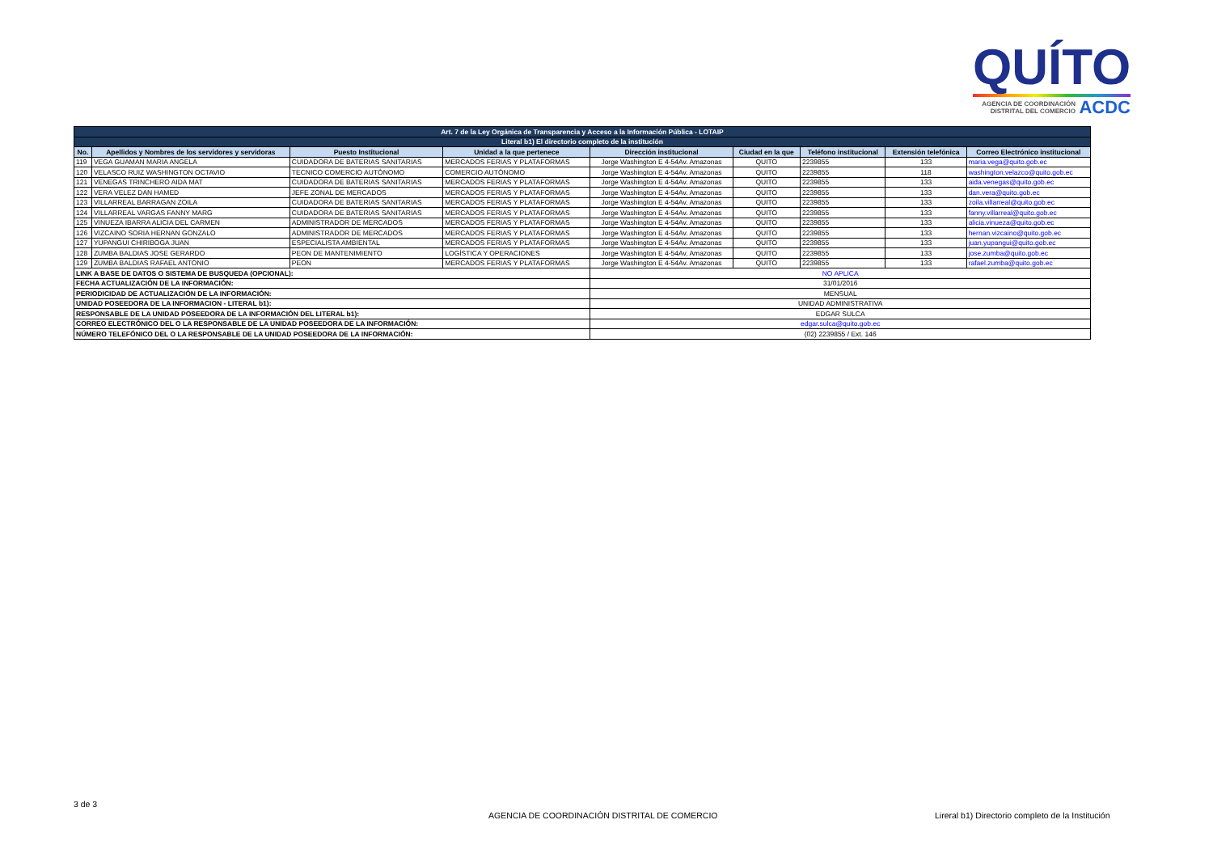QUÍTO
AGENCIA DE COORDINACIÓN
DISTRITAL DEL COMERCIO ACDC
| Art. 7 de la Ley Orgánica de Transparencia y Acceso a la Información Pública - LOTAIP | | | | | | | | |
| --- | --- | --- | --- | --- | --- | --- | --- | --- |
| Literal b1) El directorio completo de la institución | | | | | | | | |
| No. | Apellidos y Nombres de los servidores y servidoras | Puesto Institucional | Unidad a la que pertenece | Dirección institucional | Ciudad en la que | Teléfono institucional | Extensión telefónica | Correo Electrónico institucional |
| 119 | VEGA GUAMAN MARIA ANGELA | CUIDADORA DE BATERIAS SANITARIAS | MERCADOS FERIAS Y PLATAFORMAS | Jorge Washington E 4-54Av. Amazonas | QUITO | 2239855 | 133 | maria.vega@quito.gob.ec |
| 120 | VELASCO RUIZ WASHINGTON OCTAVIO | TECNICO COMERCIO AUTÓNOMO | COMERCIO AUTÓNOMO | Jorge Washington E 4-54Av. Amazonas | QUITO | 2239855 | 118 | washington.velazco@quito.gob.ec |
| 121 | VENEGAS TRINCHERO AIDA MAT | CUIDADORA DE BATERIAS SANITARIAS | MERCADOS FERIAS Y PLATAFORMAS | Jorge Washington E 4-54Av. Amazonas | QUITO | 2239855 | 133 | aida.venegas@quito.gob.ec |
| 122 | VERA VELEZ DAN HAMED | JEFE ZONAL DE MERCADOS | MERCADOS FERIAS Y PLATAFORMAS | Jorge Washington E 4-54Av. Amazonas | QUITO | 2239855 | 133 | dan.vera@quito.gob.ec |
| 123 | VILLARREAL BARRAGAN ZOILA | CUIDADORA DE BATERIAS SANITARIAS | MERCADOS FERIAS Y PLATAFORMAS | Jorge Washington E 4-54Av. Amazonas | QUITO | 2239855 | 133 | zoila.villarreal@quito.gob.ec |
| 124 | VILLARREAL VARGAS FANNY MARG | CUIDADORA DE BATERIAS SANITARIAS | MERCADOS FERIAS Y PLATAFORMAS | Jorge Washington E 4-54Av. Amazonas | QUITO | 2239855 | 133 | fanny.villarreal@quito.gob.ec |
| 125 | VINUEZA IBARRA ALICIA DEL CARMEN | ADMINISTRADOR DE MERCADOS | MERCADOS FERIAS Y PLATAFORMAS | Jorge Washington E 4-54Av. Amazonas | QUITO | 2239855 | 133 | alicia.vinueza@quito.gob.ec |
| 126 | VIZCAINO SORIA HERNAN GONZALO | ADMINISTRADOR DE MERCADOS | MERCADOS FERIAS Y PLATAFORMAS | Jorge Washington E 4-54Av. Amazonas | QUITO | 2239855 | 133 | hernan.vizcaino@quito.gob.ec |
| 127 | YUPANGUI CHIRIBOGA JUAN | ESPECIALISTA AMBIENTAL | MERCADOS FERIAS Y PLATAFORMAS | Jorge Washington E 4-54Av. Amazonas | QUITO | 2239855 | 133 | juan.yupangui@quito.gob.ec |
| 128 | ZUMBA BALDIAS JOSE GERARDO | PEON DE MANTENIMIENTO | LOGÍSTICA Y OPERACIONES | Jorge Washington E 4-54Av. Amazonas | QUITO | 2239855 | 133 | jose.zumba@quito.gob.ec |
| 129 | ZUMBA BALDIAS RAFAEL ANTONIO | PEON | MERCADOS FERIAS Y PLATAFORMAS | Jorge Washington E 4-54Av. Amazonas | QUITO | 2239855 | 133 | rafael.zumba@quito.gob.ec |
| LINK A BASE DE DATOS O SISTEMA DE BUSQUEDA (OPCIONAL): | | | | NO APLICA | | | | |
| FECHA ACTUALIZACIÓN DE LA INFORMACIÓN: | | | | 31/01/2016 | | | | |
| PERIODICIDAD DE ACTUALIZACIÓN DE LA INFORMACIÓN: | | | | MENSUAL | | | | |
| UNIDAD POSEEDORA DE LA INFORMACION - LITERAL b1): | | | | UNIDAD ADMINISTRATIVA | | | | |
| RESPONSABLE DE LA UNIDAD POSEEDORA DE LA INFORMACIÓN DEL LITERAL b1): | | | | EDGAR SULCA | | | | |
| CORREO ELECTRÓNICO DEL O LA RESPONSABLE DE LA UNIDAD POSEEDORA DE LA INFORMACIÓN: | | | | edgar.sulca@quito.gob.ec | | | | |
| NÚMERO TELEFÓNICO DEL O LA RESPONSABLE DE LA UNIDAD POSEEDORA DE LA INFORMACIÓN: | | | | (02) 2239855 / Ext. 146 | | | | |
3 de 3
AGENCIA DE COORDINACIÓN DISTRITAL DE COMERCIO
Lireral b1) Directorio completo de la Institución